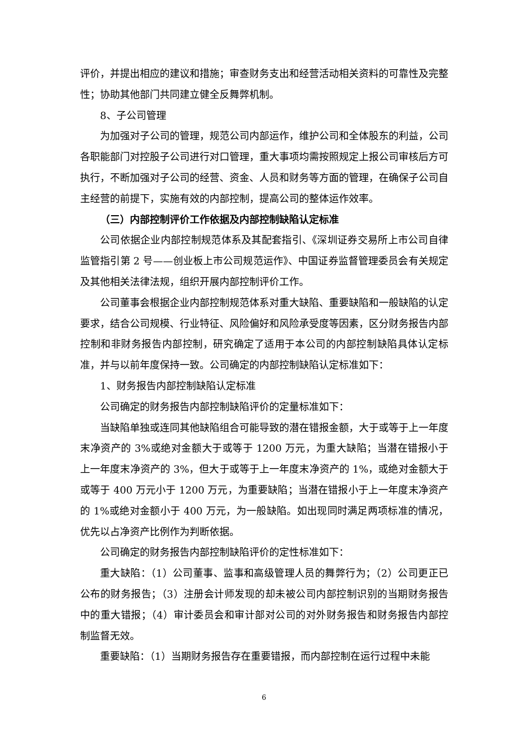评价，并提出相应的建议和措施；审查财务支出和经营活动相关资料的可靠性及完整性；协助其他部门共同建立健全反舞弊机制。
8、子公司管理
为加强对子公司的管理，规范公司内部运作，维护公司和全体股东的利益，公司各职能部门对控股子公司进行对口管理，重大事项均需按照规定上报公司审核后方可执行，不断加强对子公司的经营、资金、人员和财务等方面的管理，在确保子公司自主经营的前提下，实施有效的内部控制，提高公司的整体运作效率。
（三）内部控制评价工作依据及内部控制缺陷认定标准
公司依据企业内部控制规范体系及其配套指引、《深圳证券交易所上市公司自律监管指引第 2 号——创业板上市公司规范运作》、中国证券监督管理委员会有关规定及其他相关法律法规，组织开展内部控制评价工作。
公司董事会根据企业内部控制规范体系对重大缺陷、重要缺陷和一般缺陷的认定要求，结合公司规模、行业特征、风险偏好和风险承受度等因素，区分财务报告内部控制和非财务报告内部控制，研究确定了适用于本公司的内部控制缺陷具体认定标准，并与以前年度保持一致。公司确定的内部控制缺陷认定标准如下：
1、财务报告内部控制缺陷认定标准
公司确定的财务报告内部控制缺陷评价的定量标准如下：
当缺陷单独或连同其他缺陷组合可能导致的潜在错报金额，大于或等于上一年度末净资产的 3%或绝对金额大于或等于 1200 万元，为重大缺陷；当潜在错报小于上一年度末净资产的 3%，但大于或等于上一年度末净资产的 1%，或绝对金额大于或等于 400 万元小于 1200 万元，为重要缺陷；当潜在错报小于上一年度末净资产的 1%或绝对金额小于 400 万元，为一般缺陷。如出现同时满足两项标准的情况，优先以占净资产比例作为判断依据。
公司确定的财务报告内部控制缺陷评价的定性标准如下：
重大缺陷：（1）公司董事、监事和高级管理人员的舞弊行为；（2）公司更正已公布的财务报告；（3）注册会计师发现的却未被公司内部控制识别的当期财务报告中的重大错报；（4）审计委员会和审计部对公司的对外财务报告和财务报告内部控制监督无效。
重要缺陷：（1）当期财务报告存在重要错报，而内部控制在运行过程中未能
6